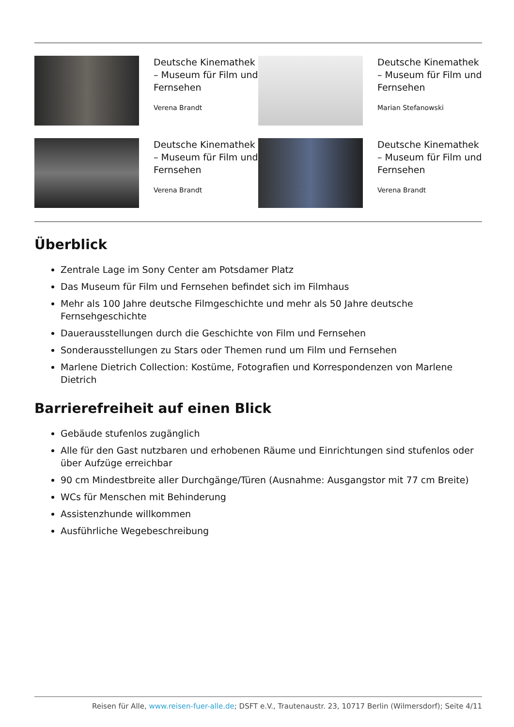| | Deutsche Kinemathek – Museum für Film und Fernsehen Verena Brandt | | Deutsche Kinemathek – Museum für Film und Fernsehen Marian Stefanowski |
| | Deutsche Kinemathek – Museum für Film und Fernsehen Verena Brandt | | Deutsche Kinemathek – Museum für Film und Fernsehen Verena Brandt |
Überblick
Zentrale Lage im Sony Center am Potsdamer Platz
Das Museum für Film und Fernsehen befindet sich im Filmhaus
Mehr als 100 Jahre deutsche Filmgeschichte und mehr als 50 Jahre deutsche Fernsehgeschichte
Dauerausstellungen durch die Geschichte von Film und Fernsehen
Sonderausstellungen zu Stars oder Themen rund um Film und Fernsehen
Marlene Dietrich Collection: Kostüme, Fotografien und Korrespondenzen von Marlene Dietrich
Barrierefreiheit auf einen Blick
Gebäude stufenlos zugänglich
Alle für den Gast nutzbaren und erhobenen Räume und Einrichtungen sind stufenlos oder über Aufzüge erreichbar
90 cm Mindestbreite aller Durchgänge/Türen (Ausnahme: Ausgangstor mit 77 cm Breite)
WCs für Menschen mit Behinderung
Assistenzhunde willkommen
Ausführliche Wegebeschreibung
Reisen für Alle, www.reisen-fuer-alle.de; DSFT e.V., Trautenaustr. 23, 10717 Berlin (Wilmersdorf); Seite 4/11